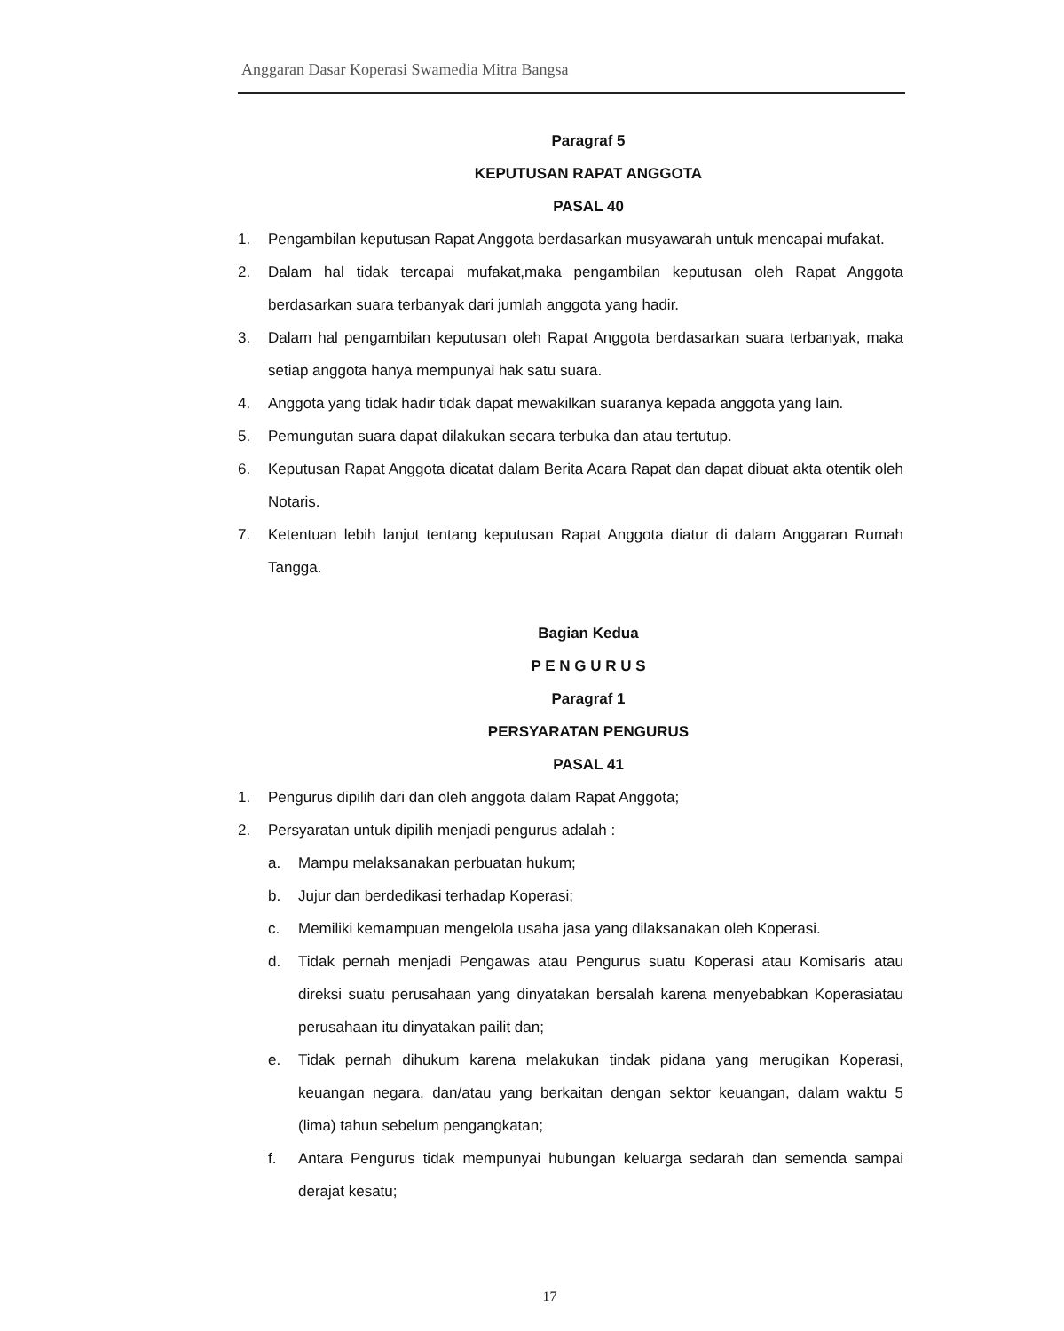Anggaran Dasar Koperasi Swamedia Mitra Bangsa
Paragraf 5
KEPUTUSAN RAPAT ANGGOTA
PASAL 40
1. Pengambilan keputusan Rapat Anggota berdasarkan musyawarah untuk mencapai mufakat.
2. Dalam hal tidak tercapai mufakat,maka pengambilan keputusan oleh Rapat Anggota berdasarkan suara terbanyak dari jumlah anggota yang hadir.
3. Dalam hal pengambilan keputusan oleh Rapat Anggota berdasarkan suara terbanyak, maka setiap anggota hanya mempunyai hak satu suara.
4. Anggota yang tidak hadir tidak dapat mewakilkan suaranya kepada anggota yang lain.
5. Pemungutan suara dapat dilakukan secara terbuka dan atau tertutup.
6. Keputusan Rapat Anggota dicatat dalam Berita Acara Rapat dan dapat dibuat akta otentik oleh Notaris.
7. Ketentuan lebih lanjut tentang keputusan Rapat Anggota diatur di dalam Anggaran Rumah Tangga.
Bagian Kedua
P E N G U R U S
Paragraf 1
PERSYARATAN PENGURUS
PASAL 41
1. Pengurus dipilih dari dan oleh anggota dalam Rapat Anggota;
2. Persyaratan untuk dipilih menjadi pengurus adalah :
a. Mampu melaksanakan perbuatan hukum;
b. Jujur dan berdedikasi terhadap Koperasi;
c. Memiliki kemampuan mengelola usaha jasa yang dilaksanakan oleh Koperasi.
d. Tidak pernah menjadi Pengawas atau Pengurus suatu Koperasi atau Komisaris atau direksi suatu perusahaan yang dinyatakan bersalah karena menyebabkan Koperasiatau perusahaan itu dinyatakan pailit dan;
e. Tidak pernah dihukum karena melakukan tindak pidana yang merugikan Koperasi, keuangan negara, dan/atau yang berkaitan dengan sektor keuangan, dalam waktu 5 (lima) tahun sebelum pengangkatan;
f. Antara Pengurus tidak mempunyai hubungan keluarga sedarah dan semenda sampai derajat kesatu;
17